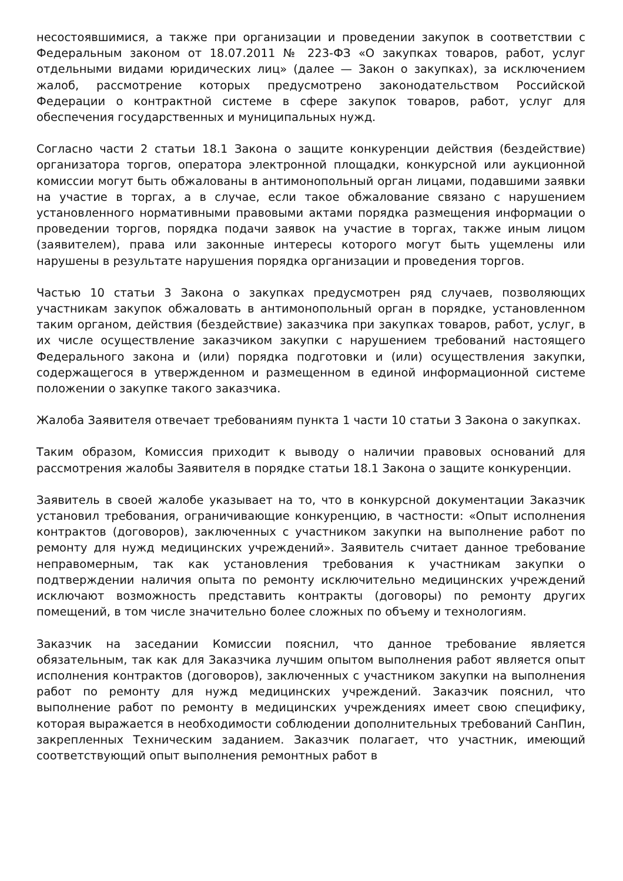несостоявшимися, а также при организации и проведении закупок в соответствии с Федеральным законом от 18.07.2011 № 223-ФЗ «О закупках товаров, работ, услуг отдельными видами юридических лиц» (далее — Закон о закупках), за исключением жалоб, рассмотрение которых предусмотрено законодательством Российской Федерации о контрактной системе в сфере закупок товаров, работ, услуг для обеспечения государственных и муниципальных нужд.
Согласно части 2 статьи 18.1 Закона о защите конкуренции действия (бездействие) организатора торгов, оператора электронной площадки, конкурсной или аукционной комиссии могут быть обжалованы в антимонопольный орган лицами, подавшими заявки на участие в торгах, а в случае, если такое обжалование связано с нарушением установленного нормативными правовыми актами порядка размещения информации о проведении торгов, порядка подачи заявок на участие в торгах, также иным лицом (заявителем), права или законные интересы которого могут быть ущемлены или нарушены в результате нарушения порядка организации и проведения торгов.
Частью 10 статьи 3 Закона о закупках предусмотрен ряд случаев, позволяющих участникам закупок обжаловать в антимонопольный орган в порядке, установленном таким органом, действия (бездействие) заказчика при закупках товаров, работ, услуг, в их числе осуществление заказчиком закупки с нарушением требований настоящего Федерального закона и (или) порядка подготовки и (или) осуществления закупки, содержащегося в утвержденном и размещенном в единой информационной системе положении о закупке такого заказчика.
Жалоба Заявителя отвечает требованиям пункта 1 части 10 статьи 3 Закона о закупках.
Таким образом, Комиссия приходит к выводу о наличии правовых оснований для рассмотрения жалобы Заявителя в порядке статьи 18.1 Закона о защите конкуренции.
Заявитель в своей жалобе указывает на то, что в конкурсной документации Заказчик установил требования, ограничивающие конкуренцию, в частности: «Опыт исполнения контрактов (договоров), заключенных с участником закупки на выполнение работ по ремонту для нужд медицинских учреждений». Заявитель считает данное требование неправомерным, так как установления требования к участникам закупки о подтверждении наличия опыта по ремонту исключительно медицинских учреждений исключают возможность представить контракты (договоры) по ремонту других помещений, в том числе значительно более сложных по объему и технологиям.
Заказчик на заседании Комиссии пояснил, что данное требование является обязательным, так как для Заказчика лучшим опытом выполнения работ является опыт исполнения контрактов (договоров), заключенных с участником закупки на выполнения работ по ремонту для нужд медицинских учреждений. Заказчик пояснил, что выполнение работ по ремонту в медицинских учреждениях имеет свою специфику, которая выражается в необходимости соблюдении дополнительных требований СанПин, закрепленных Техническим заданием. Заказчик полагает, что участник, имеющий соответствующий опыт выполнения ремонтных работ в